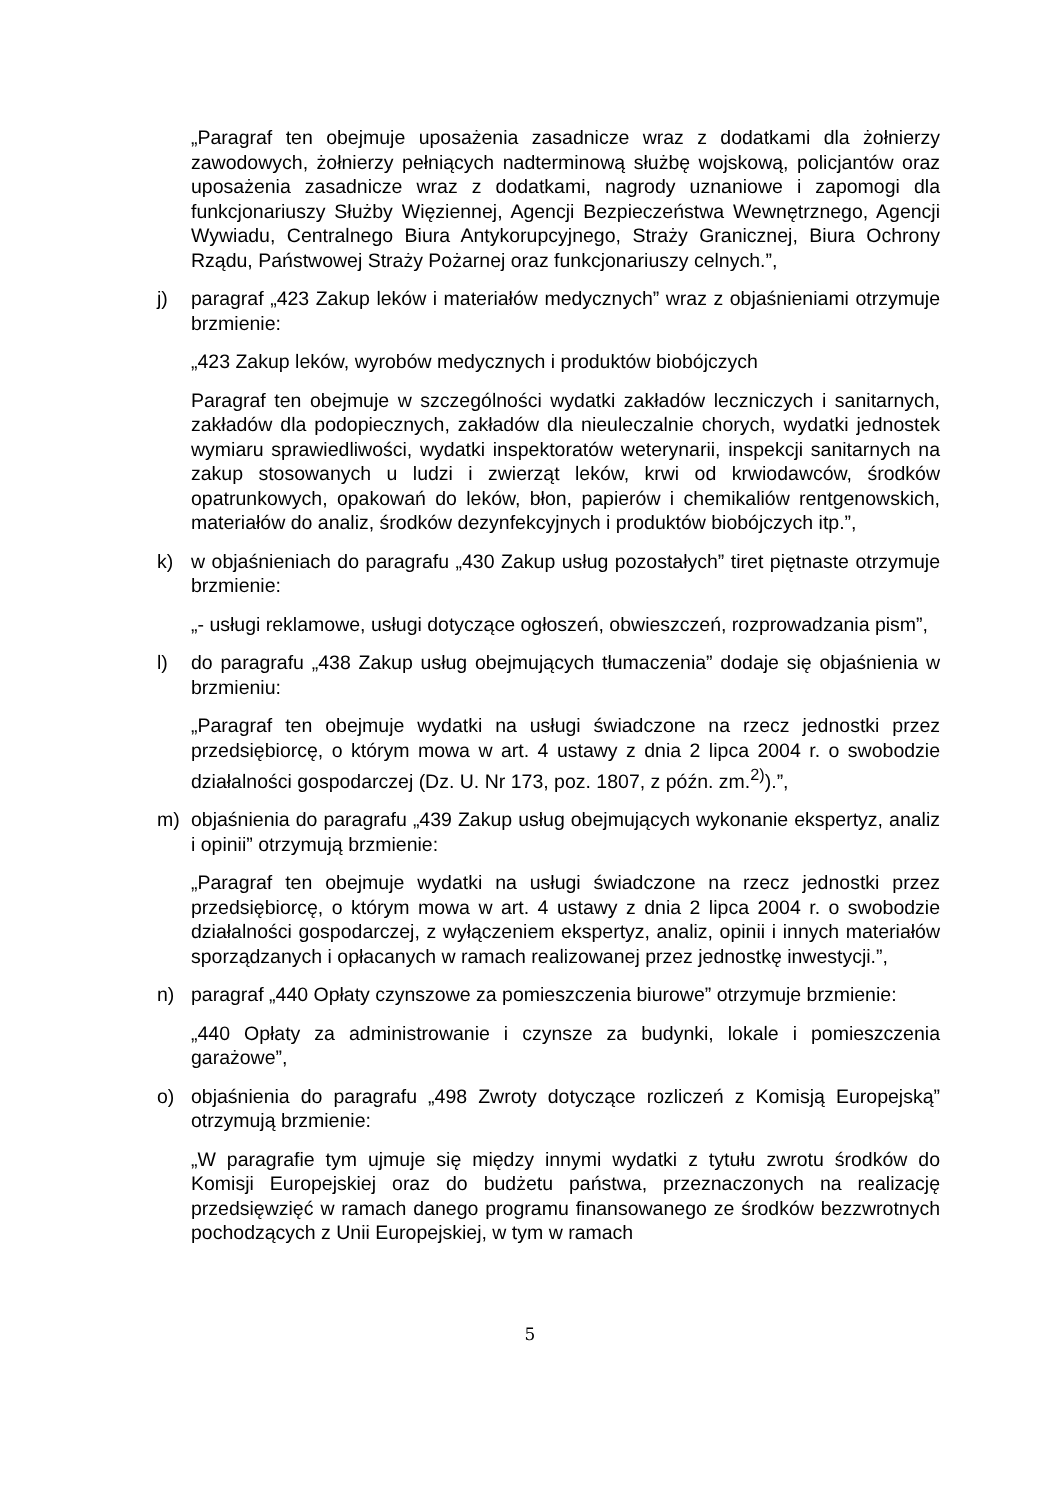„Paragraf ten obejmuje uposażenia zasadnicze wraz z dodatkami dla żołnierzy zawodowych, żołnierzy pełniących nadterminową służbę wojskową, policjantów oraz uposażenia zasadnicze wraz z dodatkami, nagrody uznaniowe i zapomogi dla funkcjonariuszy Służby Więziennej, Agencji Bezpieczeństwa Wewnętrznego, Agencji Wywiadu, Centralnego Biura Antykorupcyjnego, Straży Granicznej, Biura Ochrony Rządu, Państwowej Straży Pożarnej oraz funkcjonariuszy celnych.”,
j) paragraf „423 Zakup leków i materiałów medycznych” wraz z objaśnieniami otrzymuje brzmienie:
„423 Zakup leków, wyrobów medycznych i produktów biobójczych
Paragraf ten obejmuje w szczególności wydatki zakładów leczniczych i sanitarnych, zakładów dla podopiecznych, zakładów dla nieuleczalnie chorych, wydatki jednostek wymiaru sprawiedliwości, wydatki inspektoratów weterynarii, inspekcji sanitarnych na zakup stosowanych u ludzi i zwierząt leków, krwi od krwiodawców, środków opatrunkowych, opakowań do leków, błon, papierów i chemikaliów rentgenowskich, materiałów do analiz, środków dezynfekcyjnych i produktów biobójczych itp.”,
k) w objaśnieniach do paragrafu „430 Zakup usług pozostałych” tiret piętnaste otrzymuje brzmienie:
„- usługi reklamowe, usługi dotyczące ogłoszeń, obwieszczeń, rozprowadzania pism”,
l) do paragrafu „438 Zakup usług obejmujących tłumaczenia” dodaje się objaśnienia w brzmieniu:
„Paragraf ten obejmuje wydatki na usługi świadczone na rzecz jednostki przez przedsiębiorcę, o którym mowa w art. 4 ustawy z dnia 2 lipca 2004 r. o swobodzie działalności gospodarczej (Dz. U. Nr 173, poz. 1807, z późn. zm.<sup>2)</sup>).”,
m) objaśnienia do paragrafu „439 Zakup usług obejmujących wykonanie ekspertyz, analiz i opinii” otrzymują brzmienie:
„Paragraf ten obejmuje wydatki na usługi świadczone na rzecz jednostki przez przedsiębiorcę, o którym mowa w art. 4 ustawy z dnia 2 lipca 2004 r. o swobodzie działalności gospodarczej, z wyłączeniem ekspertyz, analiz, opinii i innych materiałów sporządzanych i opłacanych w ramach realizowanej przez jednostkę inwestycji.”,
n) paragraf „440 Opłaty czynszowe za pomieszczenia biurowe” otrzymuje brzmienie:
„440 Opłaty za administrowanie i czynsze za budynki, lokale i pomieszczenia garażowe”,
o) objaśnienia do paragrafu „498 Zwroty dotyczące rozliczeń z Komisją Europejską” otrzymują brzmienie:
„W paragrafie tym ujmuje się między innymi wydatki z tytułu zwrotu środków do Komisji Europejskiej oraz do budżetu państwa, przeznaczonych na realizację przedsięwzięć w ramach danego programu finansowanego ze środków bezzwrotnych pochodzących z Unii Europejskiej, w tym w ramach
5